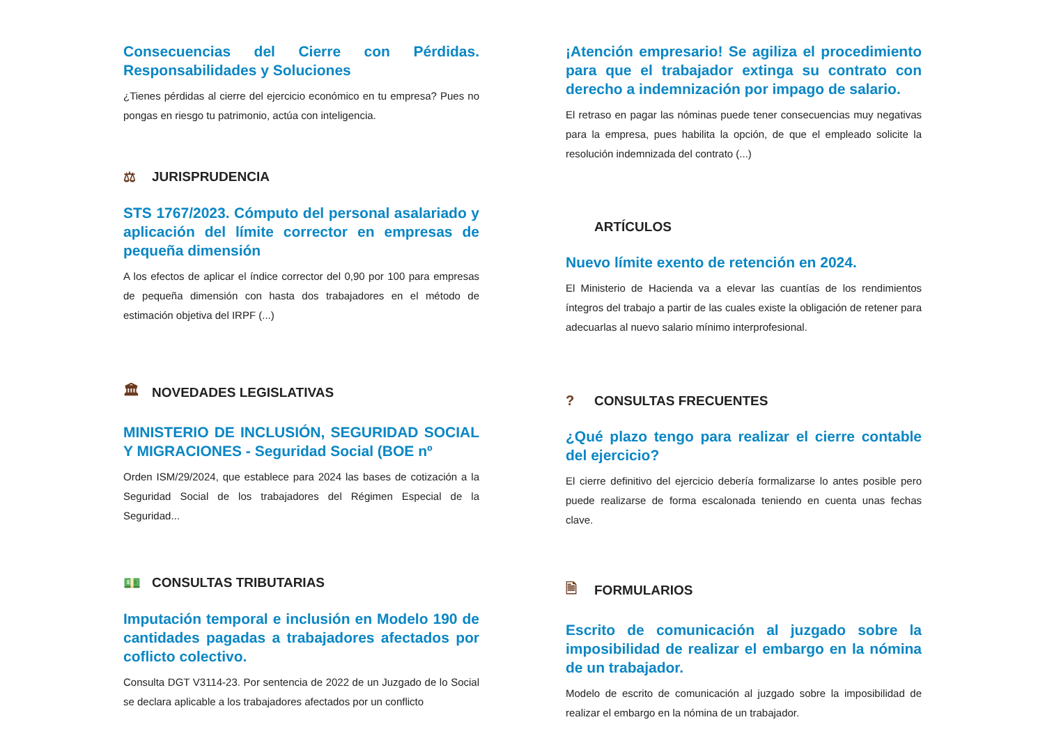Consecuencias del Cierre con Pérdidas. Responsabilidades y Soluciones
¿Tienes pérdidas al cierre del ejercicio económico en tu empresa? Pues no pongas en riesgo tu patrimonio, actúa con inteligencia.
⚖ JURISPRUDENCIA
STS 1767/2023. Cómputo del personal asalariado y aplicación del límite corrector en empresas de pequeña dimensión
A los efectos de aplicar el índice corrector del 0,90 por 100 para empresas de pequeña dimensión con hasta dos trabajadores en el método de estimación objetiva del IRPF (...)
🏛 NOVEDADES LEGISLATIVAS
MINISTERIO DE INCLUSIÓN, SEGURIDAD SOCIAL Y MIGRACIONES - Seguridad Social (BOE nº
Orden ISM/29/2024, que establece para 2024 las bases de cotización a la Seguridad Social de los trabajadores del Régimen Especial de la Seguridad...
💵 CONSULTAS TRIBUTARIAS
Imputación temporal e inclusión en Modelo 190 de cantidades pagadas a trabajadores afectados por coflicto colectivo.
Consulta DGT V3114-23. Por sentencia de 2022 de un Juzgado de lo Social se declara aplicable a los trabajadores afectados por un conflicto
¡Atención empresario! Se agiliza el procedimiento para que el trabajador extinga su contrato con derecho a indemnización por impago de salario.
El retraso en pagar las nóminas puede tener consecuencias muy negativas para la empresa, pues habilita la opción, de que el empleado solicite la resolución indemnizada del contrato (...)
ARTÍCULOS
Nuevo límite exento de retención en 2024.
El Ministerio de Hacienda va a elevar las cuantías de los rendimientos íntegros del trabajo a partir de las cuales existe la obligación de retener para adecuarlas al nuevo salario mínimo interprofesional.
? CONSULTAS FRECUENTES
¿Qué plazo tengo para realizar el cierre contable del ejercicio?
El cierre definitivo del ejercicio debería formalizarse lo antes posible pero puede realizarse de forma escalonada teniendo en cuenta unas fechas clave.
🗎 FORMULARIOS
Escrito de comunicación al juzgado sobre la imposibilidad de realizar el embargo en la nómina de un trabajador.
Modelo de escrito de comunicación al juzgado sobre la imposibilidad de realizar el embargo en la nómina de un trabajador.